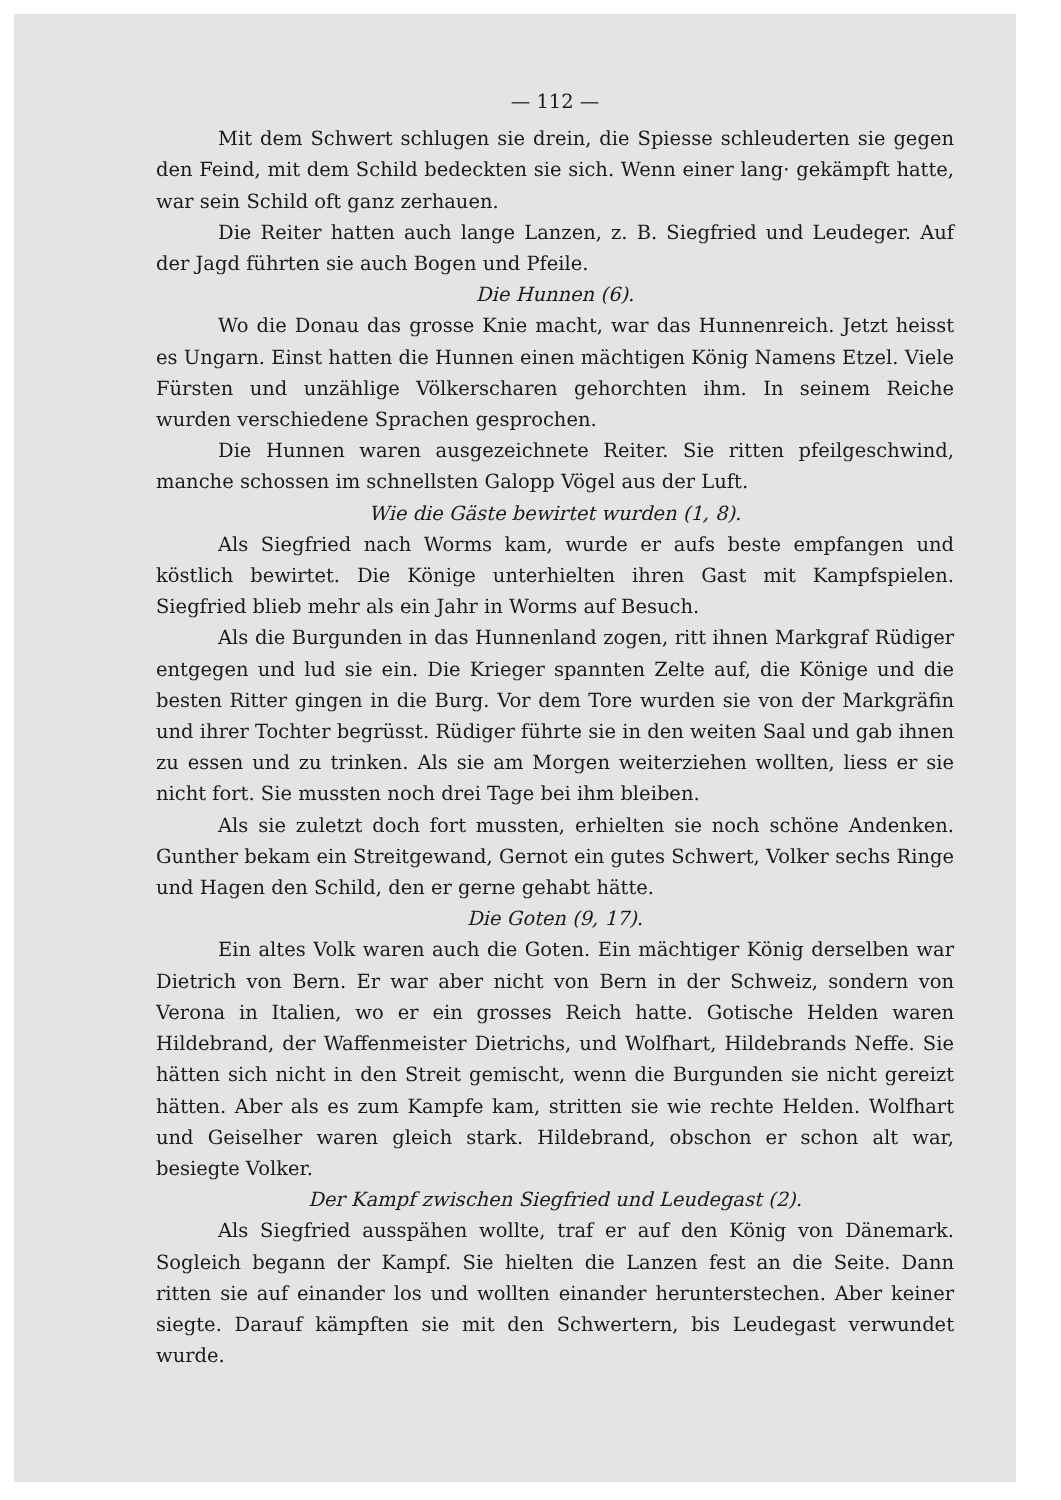— 112 —
Mit dem Schwert schlugen sie drein, die Spiesse schleuderten sie gegen den Feind, mit dem Schild bedeckten sie sich. Wenn einer lang· gekämpft hatte, war sein Schild oft ganz zerhauen.
Die Reiter hatten auch lange Lanzen, z. B. Siegfried und Leudeger. Auf der Jagd führten sie auch Bogen und Pfeile.
Die Hunnen (6).
Wo die Donau das grosse Knie macht, war das Hunnenreich. Jetzt heisst es Ungarn. Einst hatten die Hunnen einen mächtigen König Namens Etzel. Viele Fürsten und unzählige Völkerscharen gehorchten ihm. In seinem Reiche wurden verschiedene Sprachen gesprochen.
Die Hunnen waren ausgezeichnete Reiter. Sie ritten pfeilgeschwind, manche schossen im schnellsten Galopp Vögel aus der Luft.
Wie die Gäste bewirtet wurden (1, 8).
Als Siegfried nach Worms kam, wurde er aufs beste empfangen und köstlich bewirtet. Die Könige unterhielten ihren Gast mit Kampfspielen. Siegfried blieb mehr als ein Jahr in Worms auf Besuch.
Als die Burgunden in das Hunnenland zogen, ritt ihnen Markgraf Rüdiger entgegen und lud sie ein. Die Krieger spannten Zelte auf, die Könige und die besten Ritter gingen in die Burg. Vor dem Tore wurden sie von der Markgräfin und ihrer Tochter begrüsst. Rüdiger führte sie in den weiten Saal und gab ihnen zu essen und zu trinken. Als sie am Morgen weiterziehen wollten, liess er sie nicht fort. Sie mussten noch drei Tage bei ihm bleiben.
Als sie zuletzt doch fort mussten, erhielten sie noch schöne Andenken. Gunther bekam ein Streitgewand, Gernot ein gutes Schwert, Volker sechs Ringe und Hagen den Schild, den er gerne gehabt hätte.
Die Goten (9, 17).
Ein altes Volk waren auch die Goten. Ein mächtiger König derselben war Dietrich von Bern. Er war aber nicht von Bern in der Schweiz, sondern von Verona in Italien, wo er ein grosses Reich hatte. Gotische Helden waren Hildebrand, der Waffenmeister Dietrichs, und Wolfhart, Hildebrands Neffe. Sie hätten sich nicht in den Streit gemischt, wenn die Burgunden sie nicht gereizt hätten. Aber als es zum Kampfe kam, stritten sie wie rechte Helden. Wolfhart und Geiselher waren gleich stark. Hildebrand, obschon er schon alt war, besiegte Volker.
Der Kampf zwischen Siegfried und Leudegast (2).
Als Siegfried ausspähen wollte, traf er auf den König von Dänemark. Sogleich begann der Kampf. Sie hielten die Lanzen fest an die Seite. Dann ritten sie auf einander los und wollten einander herunterstechen. Aber keiner siegte. Darauf kämpften sie mit den Schwertern, bis Leudegast verwundet wurde.